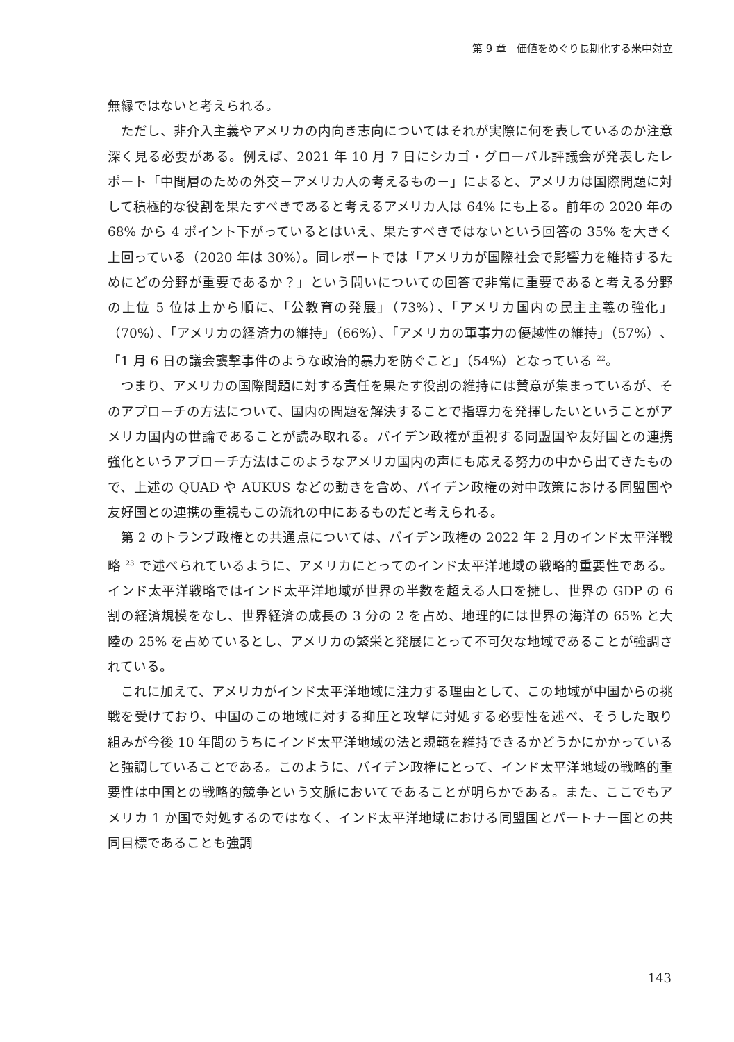第 9 章　価値をめぐり長期化する米中対立
無縁ではないと考えられる。
ただし、非介入主義やアメリカの内向き志向についてはそれが実際に何を表しているのか注意深く見る必要がある。例えば、2021 年 10 月 7 日にシカゴ・グローバル評議会が発表したレポート「中間層のための外交－アメリカ人の考えるもの－」によると、アメリカは国際問題に対して積極的な役割を果たすべきであると考えるアメリカ人は 64% にも上る。前年の 2020 年の 68% から 4 ポイント下がっているとはいえ、果たすべきではないという回答の 35% を大きく上回っている（2020 年は 30%）。同レポートでは「アメリカが国際社会で影響力を維持するためにどの分野が重要であるか？」という問いについての回答で非常に重要であると考える分野の上位 5 位は上から順に、「公教育の発展」（73%）、「アメリカ国内の民主主義の強化」（70%）、「アメリカの経済力の維持」（66%）、「アメリカの軍事力の優越性の維持」（57%）、「1 月 6 日の議会襲撃事件のような政治的暴力を防ぐこと」（54%）となっている <sup>22</sup>。
つまり、アメリカの国際問題に対する責任を果たす役割の維持には賛意が集まっているが、そのアプローチの方法について、国内の問題を解決することで指導力を発揮したいということがアメリカ国内の世論であることが読み取れる。バイデン政権が重視する同盟国や友好国との連携強化というアプローチ方法はこのようなアメリカ国内の声にも応える努力の中から出てきたもので、上述の QUAD や AUKUS などの動きを含め、バイデン政権の対中政策における同盟国や友好国との連携の重視もこの流れの中にあるものだと考えられる。
第 2 のトランプ政権との共通点については、バイデン政権の 2022 年 2 月のインド太平洋戦略 <sup>23</sup> で述べられているように、アメリカにとってのインド太平洋地域の戦略的重要性である。インド太平洋戦略ではインド太平洋地域が世界の半数を超える人口を擁し、世界の GDP の 6 割の経済規模をなし、世界経済の成長の 3 分の 2 を占め、地理的には世界の海洋の 65% と大陸の 25% を占めているとし、アメリカの繁栄と発展にとって不可欠な地域であることが強調されている。
これに加えて、アメリカがインド太平洋地域に注力する理由として、この地域が中国からの挑戦を受けており、中国のこの地域に対する抑圧と攻撃に対処する必要性を述べ、そうした取り組みが今後 10 年間のうちにインド太平洋地域の法と規範を維持できるかどうかにかかっていると強調していることである。このように、バイデン政権にとって、インド太平洋地域の戦略的重要性は中国との戦略的競争という文脈においてであることが明らかである。また、ここでもアメリカ 1 か国で対処するのではなく、インド太平洋地域における同盟国とパートナー国との共同目標であることも強調
143